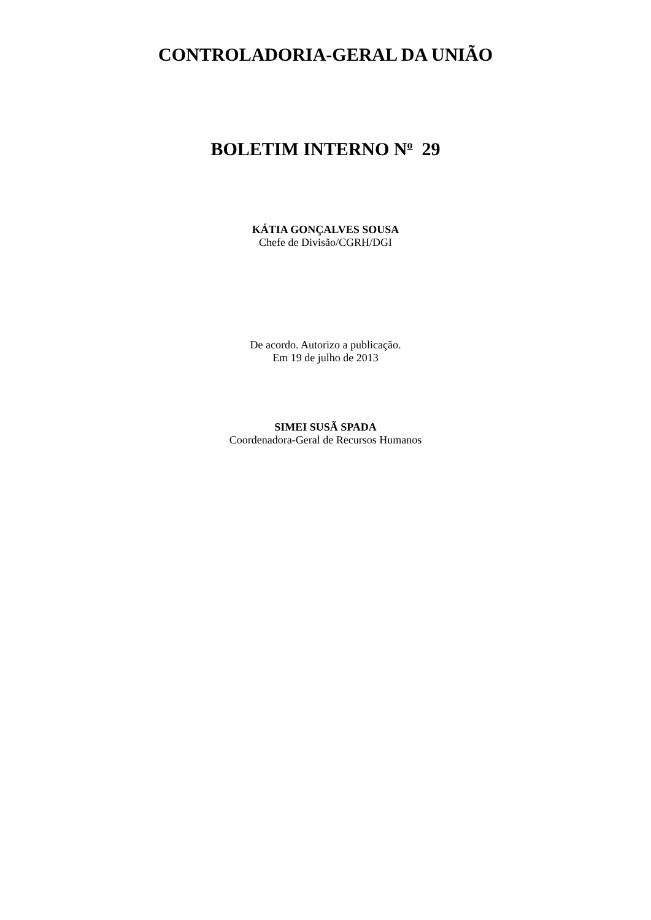CONTROLADORIA-GERAL DA UNIÃO
BOLETIM INTERNO N<sup>o</sup> 29
KÁTIA GONÇALVES SOUSA
Chefe de Divisão/CGRH/DGI
De acordo. Autorizo a publicação.
Em 19 de julho de 2013
SIMEI SUSÃ SPADA
Coordenadora-Geral de Recursos Humanos